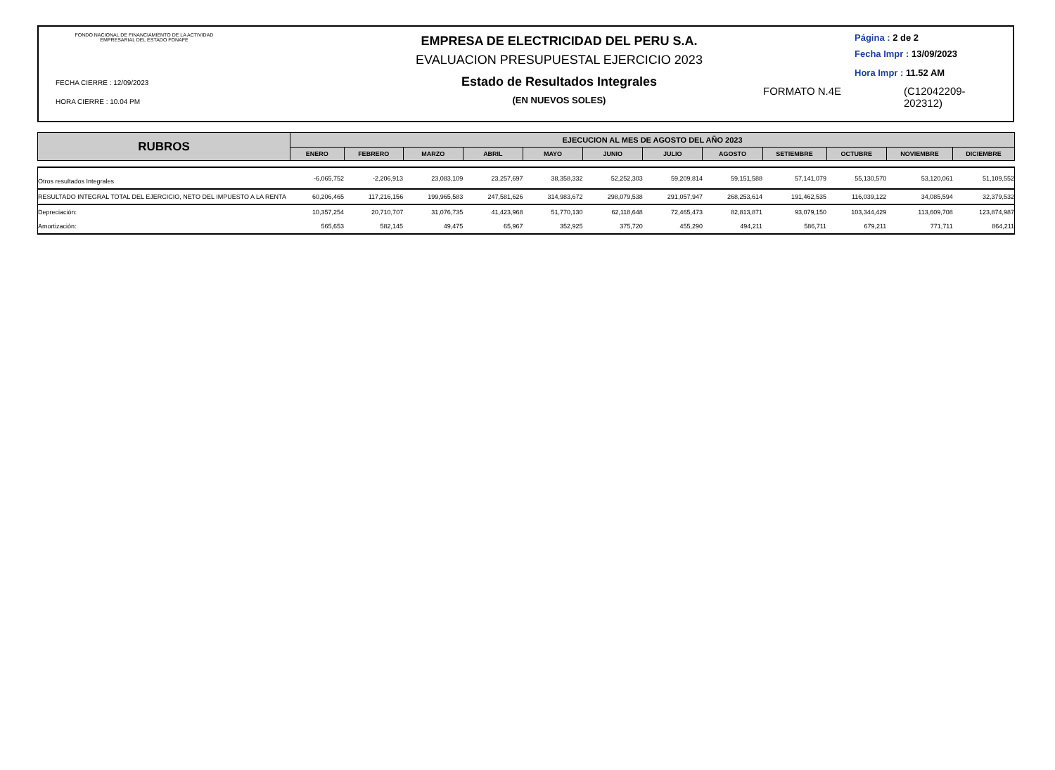FONDO NACIONAL DE FINANCIAMIENTO DE LA ACTIVIDAD
EMPRESARIAL DEL ESTADO FONAFE
FECHA CIERRE : 12/09/2023
HORA CIERRE : 10.04 PM
EMPRESA DE ELECTRICIDAD DEL PERU S.A.
EVALUACION PRESUPUESTAL EJERCICIO 2023
Estado de Resultados Integrales
(EN NUEVOS SOLES)
Página : 2 de 2
Fecha Impr : 13/09/2023
Hora Impr : 11.52 AM
FORMATO N.4E (C12042209-
202312)
| RUBROS | EJECUCION AL MES DE AGOSTO DEL AÑO 2023 | | | | | | | | | | | |
| --- | --- | --- | --- | --- | --- | --- | --- | --- | --- | --- | --- | --- |
| | ENERO | FEBRERO | MARZO | ABRIL | MAYO | JUNIO | JULIO | AGOSTO | SETIEMBRE | OCTUBRE | NOVIEMBRE | DICIEMBRE |
| Otros resultados Integrales | -6,065,752 | -2,206,913 | 23,083,109 | 23,257,697 | 38,358,332 | 52,252,303 | 59,209,814 | 59,151,588 | 57,141,079 | 55,130,570 | 53,120,061 | 51,109,552 |
| RESULTADO INTEGRAL TOTAL DEL EJERCICIO, NETO DEL IMPUESTO A LA RENTA | 60,206,465 | 117,216,156 | 199,965,583 | 247,581,626 | 314,983,672 | 298,079,538 | 291,057,947 | 268,253,614 | 191,462,535 | 116,039,122 | 34,085,594 | 32,379,532 |
| Depreciación: | 10,357,254 | 20,710,707 | 31,076,735 | 41,423,968 | 51,770,130 | 62,118,648 | 72,465,473 | 82,813,871 | 93,079,150 | 103,344,429 | 113,609,708 | 123,874,987 |
| Amortización: | 565,653 | 582,145 | 49,475 | 65,967 | 352,925 | 375,720 | 455,290 | 494,211 | 586,711 | 679,211 | 771,711 | 864,211 |